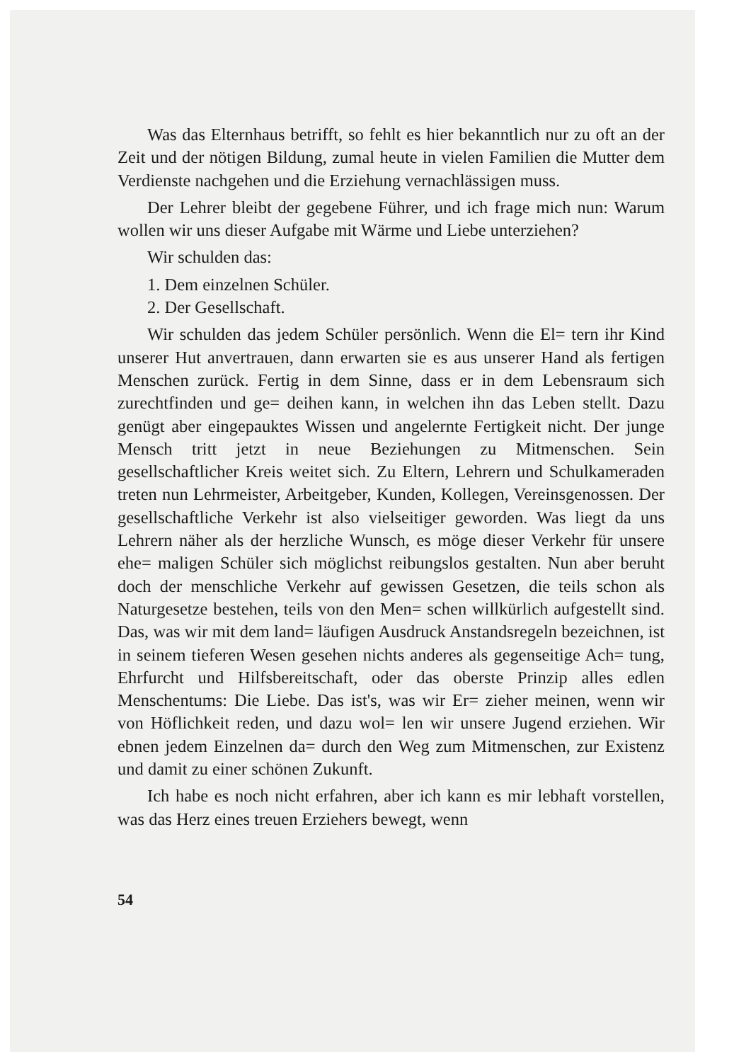Was das Elternhaus betrifft, so fehlt es hier bekanntlich nur zu oft an der Zeit und der nötigen Bildung, zumal heute in vielen Familien die Mutter dem Verdienste nachgehen und die Erziehung vernachlässigen muss.
Der Lehrer bleibt der gegebene Führer, und ich frage mich nun: Warum wollen wir uns dieser Aufgabe mit Wärme und Liebe unterziehen?
Wir schulden das:
1. Dem einzelnen Schüler.
2. Der Gesellschaft.
Wir schulden das jedem Schüler persönlich. Wenn die El= tern ihr Kind unserer Hut anvertrauen, dann erwarten sie es aus unserer Hand als fertigen Menschen zurück. Fertig in dem Sinne, dass er in dem Lebensraum sich zurechtfinden und ge= deihen kann, in welchen ihn das Leben stellt. Dazu genügt aber eingepauktes Wissen und angelernte Fertigkeit nicht. Der junge Mensch tritt jetzt in neue Beziehungen zu Mitmenschen. Sein gesellschaftlicher Kreis weitet sich. Zu Eltern, Lehrern und Schulkameraden treten nun Lehrmeister, Arbeitgeber, Kunden, Kollegen, Vereinsgenossen. Der gesellschaftliche Verkehr ist also vielseitiger geworden. Was liegt da uns Lehrern näher als der herzliche Wunsch, es möge dieser Verkehr für unsere ehe= maligen Schüler sich möglichst reibungslos gestalten. Nun aber beruht doch der menschliche Verkehr auf gewissen Gesetzen, die teils schon als Naturgesetze bestehen, teils von den Men= schen willkürlich aufgestellt sind. Das, was wir mit dem land= läufigen Ausdruck Anstandsregeln bezeichnen, ist in seinem tieferen Wesen gesehen nichts anderes als gegenseitige Ach= tung, Ehrfurcht und Hilfsbereitschaft, oder das oberste Prinzip alles edlen Menschentums: Die Liebe. Das ist's, was wir Er= zieher meinen, wenn wir von Höflichkeit reden, und dazu wol= len wir unsere Jugend erziehen. Wir ebnen jedem Einzelnen da= durch den Weg zum Mitmenschen, zur Existenz und damit zu einer schönen Zukunft.
Ich habe es noch nicht erfahren, aber ich kann es mir lebhaft vorstellen, was das Herz eines treuen Erziehers bewegt, wenn
54